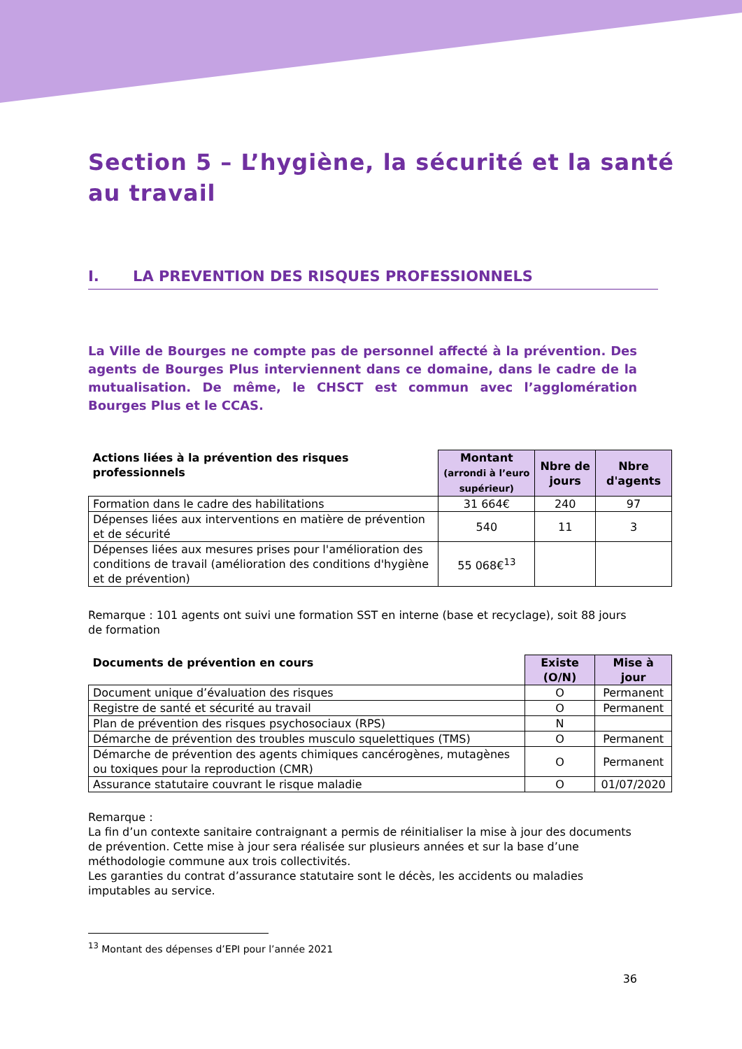Section 5 – L’hygiène, la sécurité et la santé au travail
I. LA PREVENTION DES RISQUES PROFESSIONNELS
La Ville de Bourges ne compte pas de personnel affecté à la prévention. Des agents de Bourges Plus interviennent dans ce domaine, dans le cadre de la mutualisation. De même, le CHSCT est commun avec l’agglomération Bourges Plus et le CCAS.
| Actions liées à la prévention des risques professionnels | Montant (arrondi à l’euro supérieur) | Nbre de jours | Nbre d'agents |
| --- | --- | --- | --- |
| Formation dans le cadre des habilitations | 31 664€ | 240 | 97 |
| Dépenses liées aux interventions en matière de prévention et de sécurité | 540 | 11 | 3 |
| Dépenses liées aux mesures prises pour l'amélioration des conditions de travail (amélioration des conditions d'hygiène et de prévention) | 55 068€<sup>13</sup> | | |
Remarque : 101 agents ont suivi une formation SST en interne (base et recyclage), soit 88 jours de formation
| Documents de prévention en cours | Existe (O/N) | Mise à jour |
| --- | --- | --- |
| Document unique d’évaluation des risques | O | Permanent |
| Registre de santé et sécurité au travail | O | Permanent |
| Plan de prévention des risques psychosociaux (RPS) | N | |
| Démarche de prévention des troubles musculo squelettiques (TMS) | O | Permanent |
| Démarche de prévention des agents chimiques cancérogènes, mutagènes ou toxiques pour la reproduction (CMR) | O | Permanent |
| Assurance statutaire couvrant le risque maladie | O | 01/07/2020 |
Remarque :
La fin d’un contexte sanitaire contraignant a permis de réinitialiser la mise à jour des documents de prévention. Cette mise à jour sera réalisée sur plusieurs années et sur la base d’une méthodologie commune aux trois collectivités.
Les garanties du contrat d’assurance statutaire sont le décès, les accidents ou maladies imputables au service.
<sup>13</sup> Montant des dépenses d’EPI pour l’année 2021
36